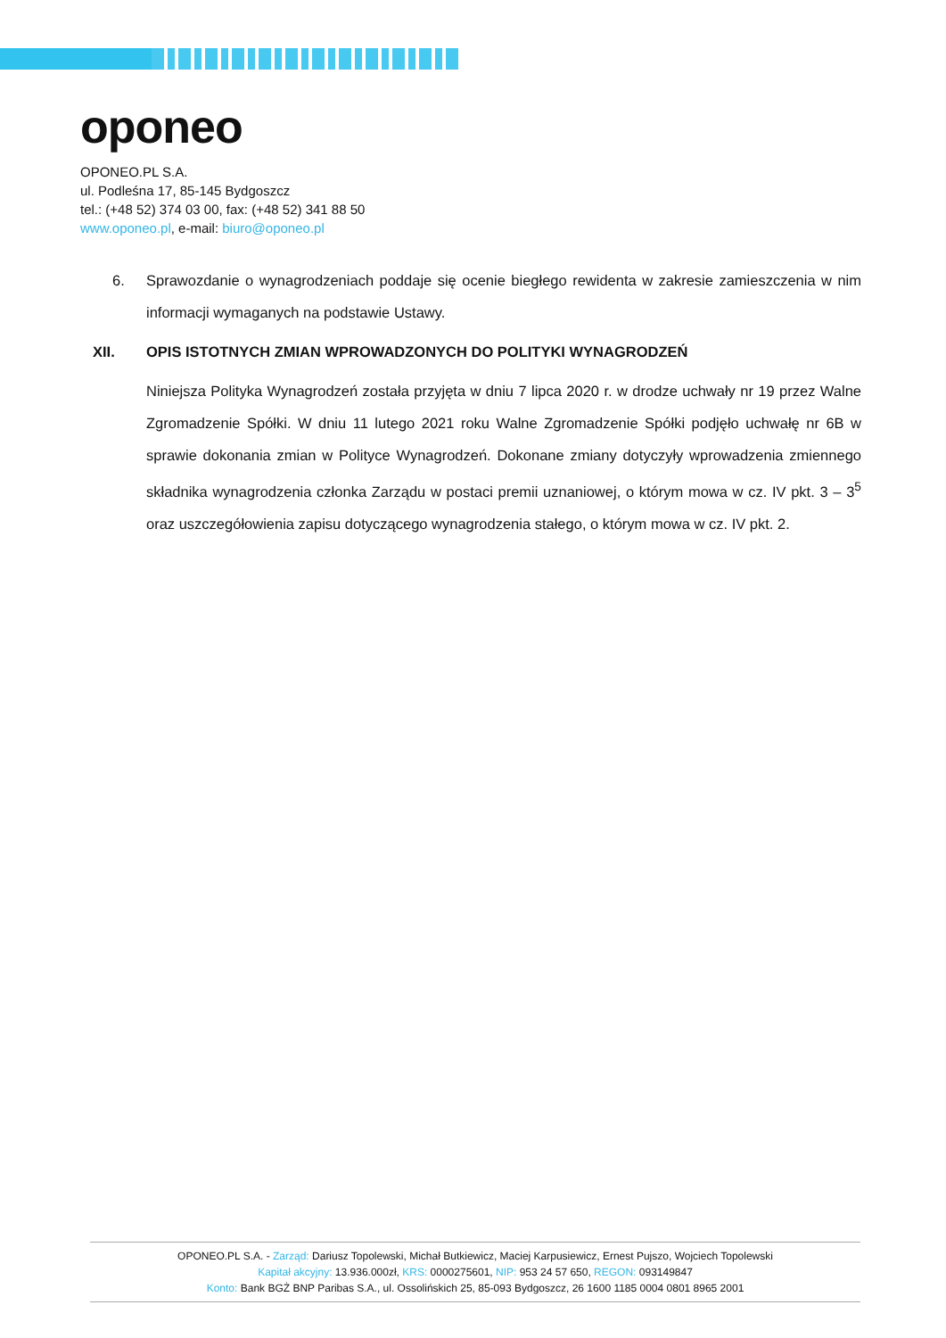oponeo
OPONEO.PL S.A.
ul. Podleśna 17, 85-145 Bydgoszcz
tel.: (+48 52) 374 03 00, fax: (+48 52) 341 88 50
www.oponeo.pl, e-mail: biuro@oponeo.pl
6. Sprawozdanie o wynagrodzeniach poddaje się ocenie biegłego rewidenta w zakresie zamieszczenia w nim informacji wymaganych na podstawie Ustawy.
XII. OPIS ISTOTNYCH ZMIAN WPROWADZONYCH DO POLITYKI WYNAGRODZEŃ
Niniejsza Polityka Wynagrodzeń została przyjęta w dniu 7 lipca 2020 r. w drodze uchwały nr 19 przez Walne Zgromadzenie Spółki. W dniu 11 lutego 2021 roku Walne Zgromadzenie Spółki podjęło uchwałę nr 6B w sprawie dokonania zmian w Polityce Wynagrodzeń. Dokonane zmiany dotyczyły wprowadzenia zmiennego składnika wynagrodzenia członka Zarządu w postaci premii uznaniowej, o którym mowa w cz. IV pkt. 3 – 3<sup>5</sup> oraz uszczegółowienia zapisu dotyczącego wynagrodzenia stałego, o którym mowa w cz. IV pkt. 2.
OPONEO.PL S.A. - Zarząd: Dariusz Topolewski, Michał Butkiewicz, Maciej Karpusiewicz, Ernest Pujszo, Wojciech Topolewski
Kapitał akcyjny: 13.936.000zł, KRS: 0000275601, NIP: 953 24 57 650, REGON: 093149847
Konto: Bank BGŻ BNP Paribas S.A., ul. Ossolińskich 25, 85-093 Bydgoszcz, 26 1600 1185 0004 0801 8965 2001